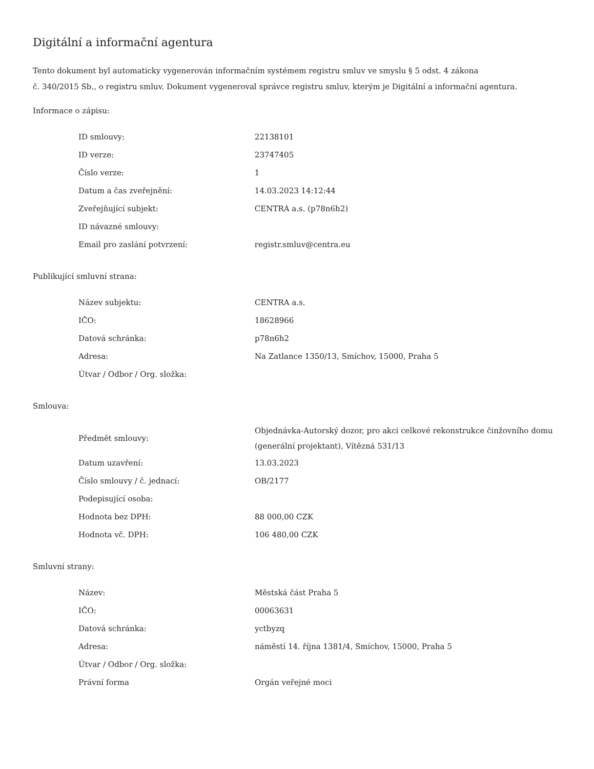Digitální a informační agentura
Tento dokument byl automaticky vygenerován informačním systémem registru smluv ve smyslu § 5 odst. 4 zákona
č. 340/2015 Sb., o registru smluv. Dokument vygeneroval správce registru smluv, kterým je Digitální a informační agentura.
Informace o zápisu:
| ID smlouvy: | 22138101 |
| ID verze: | 23747405 |
| Číslo verze: | 1 |
| Datum a čas zveřejnění: | 14.03.2023 14:12:44 |
| Zveřejňující subjekt: | CENTRA a.s. (p78n6h2) |
| ID návazné smlouvy: | |
| Email pro zaslání potvrzení: | registr.smluv@centra.eu |
Publikující smluvní strana:
| Název subjektu: | CENTRA a.s. |
| IČO: | 18628966 |
| Datová schránka: | p78n6h2 |
| Adresa: | Na Zatlance 1350/13, Smíchov, 15000, Praha 5 |
| Útvar / Odbor / Org. složka: | |
Smlouva:
| Předmět smlouvy: | Objednávka-Autorský dozor, pro akci celkové rekonstrukce činžovního domu (generální projektant), Vítězná 531/13 |
| Datum uzavření: | 13.03.2023 |
| Číslo smlouvy / č. jednací: | OB/2177 |
| Podepisující osoba: | |
| Hodnota bez DPH: | 88 000,00 CZK |
| Hodnota vč. DPH: | 106 480,00 CZK |
Smluvní strany:
| Název: | Městská část Praha 5 |
| IČO: | 00063631 |
| Datová schránka: | yctbyzq |
| Adresa: | náměstí 14. října 1381/4, Smíchov, 15000, Praha 5 |
| Útvar / Odbor / Org. složka: | |
| Právní forma | Orgán veřejné moci |